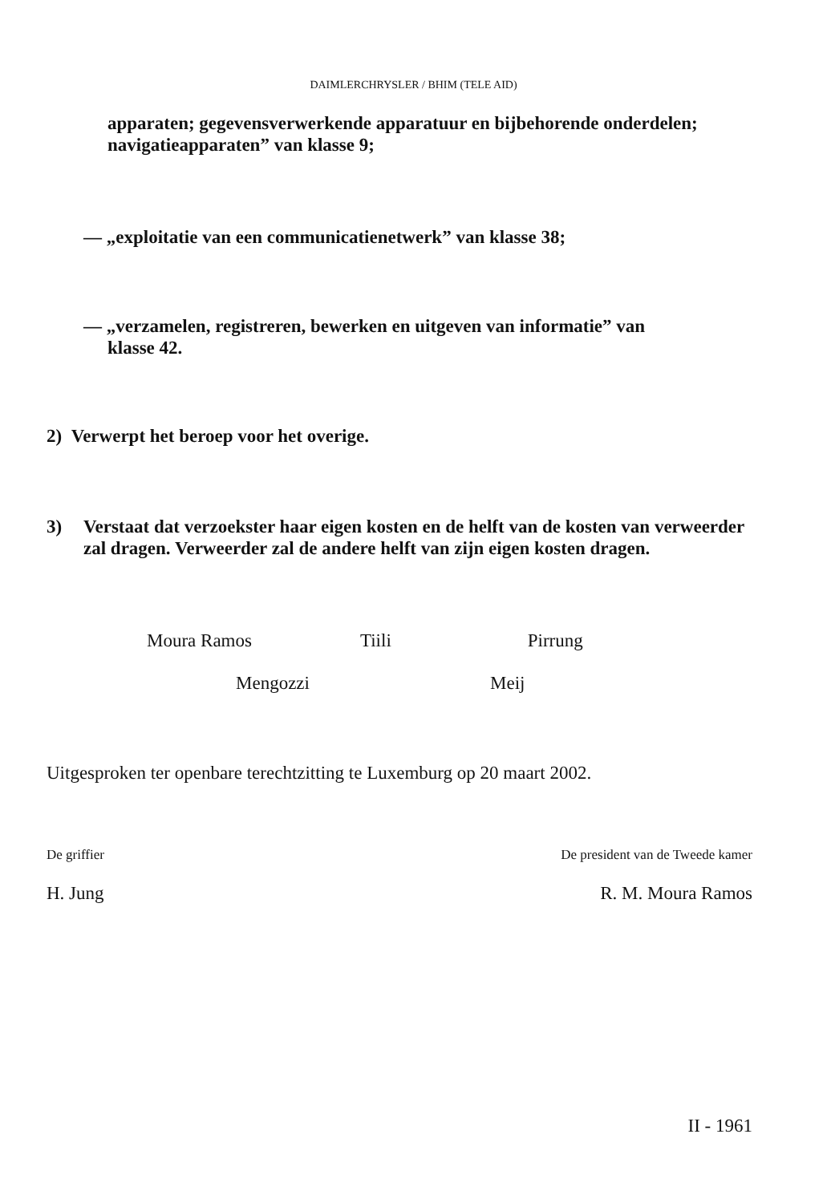DAIMLERCHRYSLER / BHIM (TELE AID)
apparaten; gegevensverwerkende apparatuur en bijbehorende onderdelen; navigatieapparaten” van klasse 9;
— „exploitatie van een communicatienetwerk” van klasse 38;
— „verzamelen, registreren, bewerken en uitgeven van informatie” van
klasse 42.
2) Verwerpt het beroep voor het overige.
3) Verstaat dat verzoekster haar eigen kosten en de helft van de kosten van verweerder zal dragen. Verweerder zal de andere helft van zijn eigen kosten dragen.
Moura Ramos Tiili Pirrung
Mengozzi Meij
Uitgesproken ter openbare terechtzitting te Luxemburg op 20 maart 2002.
De griffier De president van de Tweede kamer
H. Jung R. M. Moura Ramos
II - 1961